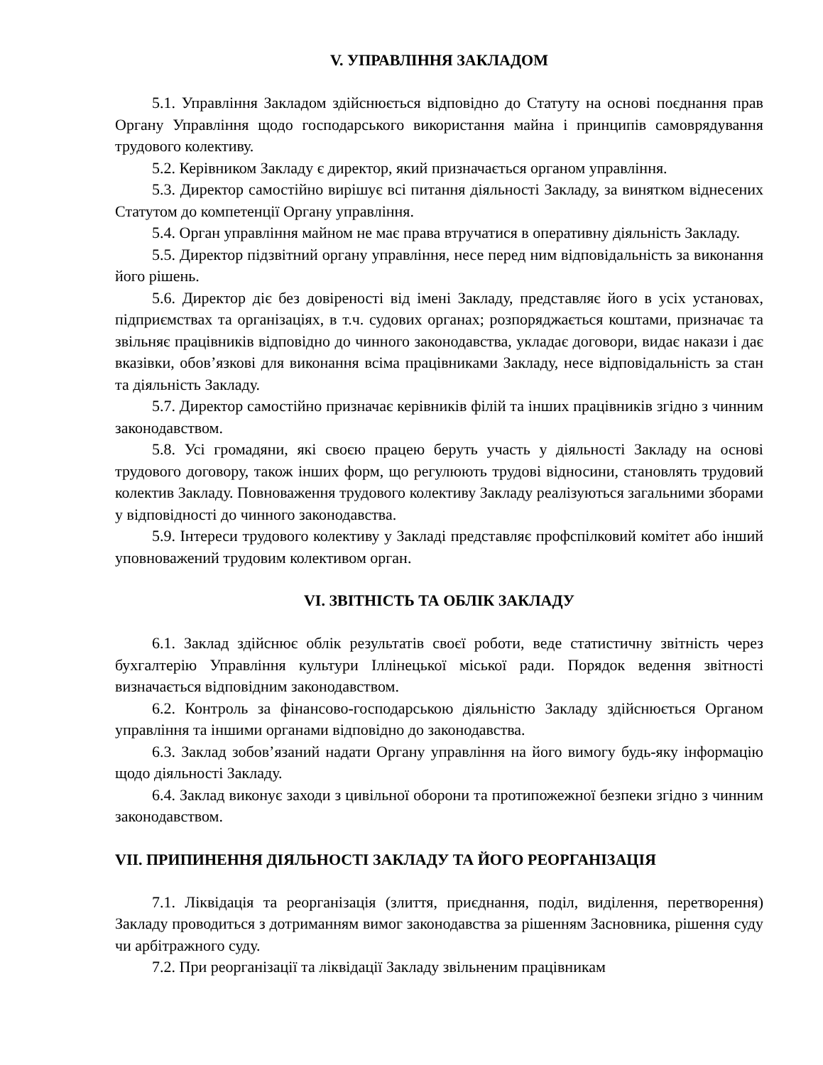V. УПРАВЛІННЯ ЗАКЛАДОМ
5.1. Управління Закладом здійснюється відповідно до Статуту на основі поєднання прав Органу Управління щодо господарського використання майна і принципів самоврядування трудового колективу.
5.2. Керівником Закладу є директор, який призначається органом управління.
5.3. Директор самостійно вирішує всі питання діяльності Закладу, за винятком віднесених Статутом до компетенції Органу управління.
5.4. Орган управління майном не має права втручатися в оперативну діяльність Закладу.
5.5. Директор підзвітний органу управління, несе перед ним відповідальність за виконання його рішень.
5.6. Директор діє без довіреності від імені Закладу, представляє його в усіх установах, підприємствах та організаціях, в т.ч. судових органах; розпоряджається коштами, призначає та звільняє працівників відповідно до чинного законодавства, укладає договори, видає накази і дає вказівки, обов’язкові для виконання всіма працівниками Закладу, несе відповідальність за стан та діяльність Закладу.
5.7. Директор самостійно призначає керівників філій та інших працівників згідно з чинним законодавством.
5.8. Усі громадяни, які своєю працею беруть участь у діяльності Закладу на основі трудового договору, також інших форм, що регулюють трудові відносини, становлять трудовий колектив Закладу. Повноваження трудового колективу Закладу реалізуються загальними зборами у відповідності до чинного законодавства.
5.9. Інтереси трудового колективу у Закладі представляє профспілковий комітет або інший уповноважений трудовим колективом орган.
VI. ЗВІТНІСТЬ ТА ОБЛІК ЗАКЛАДУ
6.1. Заклад здійснює облік результатів своєї роботи, веде статистичну звітність через бухгалтерію Управління культури Іллінецької міської ради. Порядок ведення звітності визначається відповідним законодавством.
6.2. Контроль за фінансово-господарською діяльністю Закладу здійснюється Органом управління та іншими органами відповідно до законодавства.
6.3. Заклад зобов’язаний надати Органу управління на його вимогу будь-яку інформацію щодо діяльності Закладу.
6.4. Заклад виконує заходи з цивільної оборони та протипожежної безпеки згідно з чинним законодавством.
VII. ПРИПИНЕННЯ ДІЯЛЬНОСТІ ЗАКЛАДУ ТА ЙОГО РЕОРГАНІЗАЦІЯ
7.1. Ліквідація та реорганізація (злиття, приєднання, поділ, виділення, перетворення) Закладу проводиться з дотриманням вимог законодавства за рішенням Засновника, рішення суду чи арбітражного суду.
7.2. При реорганізації та ліквідації Закладу звільненим працівникам